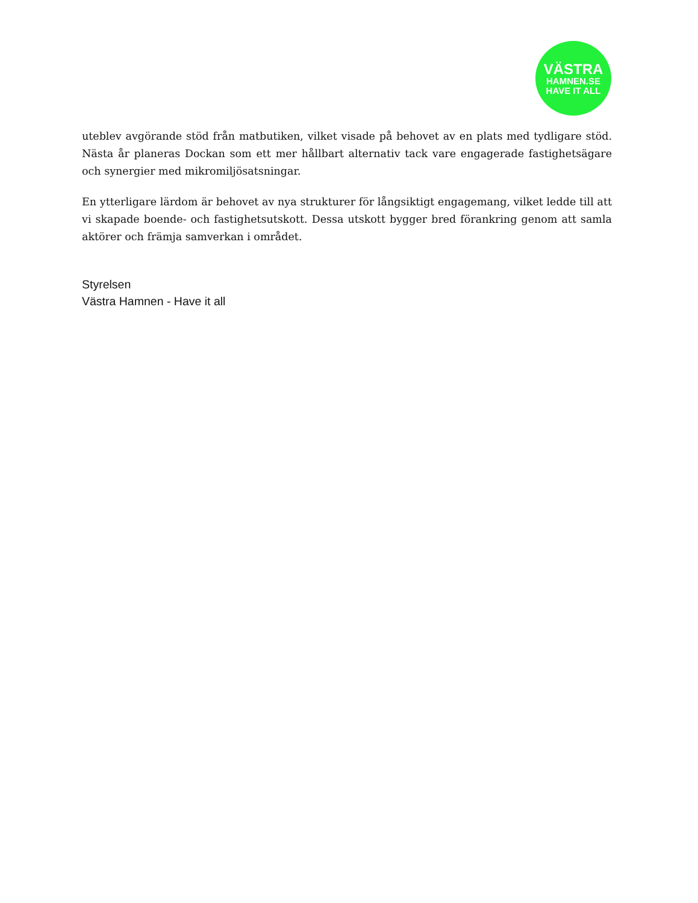VÄSTRA
HAMNEN.SE
HAVE IT ALL
uteblev avgörande stöd från matbutiken, vilket visade på behovet av en plats med tydligare stöd. Nästa år planeras Dockan som ett mer hållbart alternativ tack vare engagerade fastighetsägare och synergier med mikromiljösatsningar.
En ytterligare lärdom är behovet av nya strukturer för långsiktigt engagemang, vilket ledde till att vi skapade boende- och fastighetsutskott. Dessa utskott bygger bred förankring genom att samla aktörer och främja samverkan i området.
Styrelsen
Västra Hamnen - Have it all